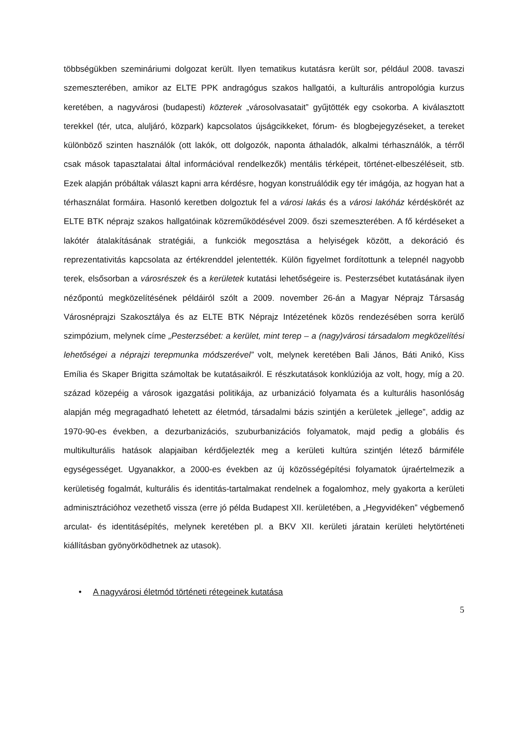többségükben szemináriumi dolgozat került. Ilyen tematikus kutatásra került sor, például 2008. tavaszi szemeszterében, amikor az ELTE PPK andragógus szakos hallgatói, a kulturális antropológia kurzus keretében, a nagyvárosi (budapesti) közterek „városolvasatait” gyűjtötték egy csokorba. A kiválasztott terekkel (tér, utca, aluljáró, közpark) kapcsolatos újságcikkeket, fórum- és blogbejegyzéseket, a tereket különböző szinten használók (ott lakók, ott dolgozók, naponta áthaladók, alkalmi térhasználók, a térről csak mások tapasztalatai által információval rendelkezők) mentális térképeit, történet-elbeszéléseit, stb. Ezek alapján próbáltak választ kapni arra kérdésre, hogyan konstruálódik egy tér imágója, az hogyan hat a térhasználat formáira. Hasonló keretben dolgoztuk fel a városi lakás és a városi lakóház kérdéskörét az ELTE BTK néprajz szakos hallgatóinak közreműködésével 2009. őszi szemeszterében. A fő kérdéseket a lakótér átalakításának stratégiái, a funkciók megosztása a helyiségek között, a dekoráció és reprezentativitás kapcsolata az értékrenddel jelentették. Külön figyelmet fordítottunk a telepnél nagyobb terek, elsősorban a városrészek és a kerületek kutatási lehetőségeire is. Pesterzsébet kutatásának ilyen nézőpontú megközelítésének példáiról szólt a 2009. november 26-án a Magyar Néprajz Társaság Városnéprajzi Szakosztálya és az ELTE BTK Néprajz Intézetének közös rendezésében sorra kerülő szimpózium, melynek címe „Pesterzsébet: a kerület, mint terep – a (nagy)városi társadalom megközelítési lehetőségei a néprajzi terepmunka módszerével” volt, melynek keretében Bali János, Báti Anikó, Kiss Emília és Skaper Brigitta számoltak be kutatásaikról. E részkutatások konklúziója az volt, hogy, míg a 20. század közepéig a városok igazgatási politikája, az urbanizáció folyamata és a kulturális hasonlóság alapján még megragadható lehetett az életmód, társadalmi bázis szintjén a kerületek „jellege”, addig az 1970-90-es években, a dezurbanizációs, szuburbanizációs folyamatok, majd pedig a globális és multikulturális hatások alapjaiban kérdőjelezték meg a kerületi kultúra szintjén létező bármiféle egységességet. Ugyanakkor, a 2000-es években az új közösségépítési folyamatok újraértelmezik a kerületiség fogalmát, kulturális és identitás-tartalmakat rendelnek a fogalomhoz, mely gyakorta a kerületi adminisztrációhoz vezethető vissza (erre jó példa Budapest XII. kerületében, a „Hegyvidéken” végbemenő arculat- és identitásépítés, melynek keretében pl. a BKV XII. kerületi járatain kerületi helytörténeti kiállításban gyönyörködhetnek az utasok).
• A nagyvárosi életmód történeti rétegeinek kutatása
5